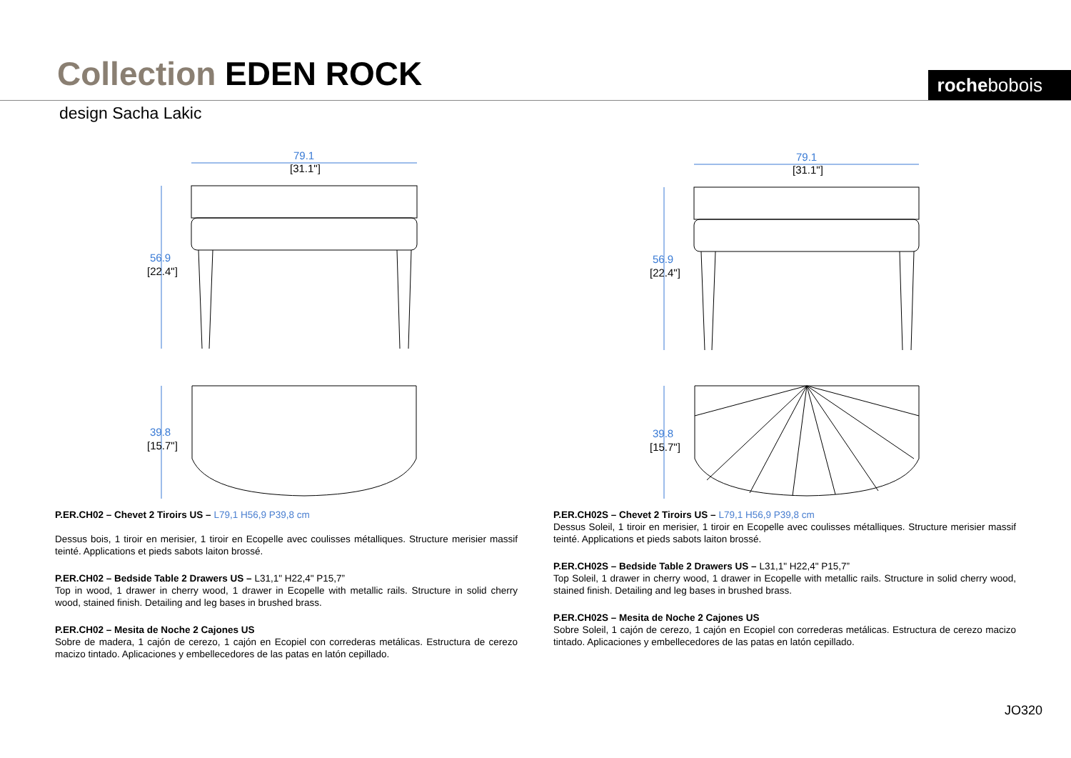Collection EDEN ROCK rochebobois
design Sacha Lakic
79.1
56.9
39.8
[31.1"]
[22.4"]
[15.7"]
79.1
56.9
39.8
[31.1"]
[22.4"]
[15.7"]
P.ER.CH02 – Chevet 2 Tiroirs US – L79,1 H56,9 P39,8 cm
Dessus bois, 1 tiroir en merisier, 1 tiroir en Ecopelle avec coulisses métalliques. Structure merisier massif teinté. Applications et pieds sabots laiton brossé.
P.ER.CH02 – Bedside Table 2 Drawers US – L31,1" H22,4" P15,7”
Top in wood, 1 drawer in cherry wood, 1 drawer in Ecopelle with metallic rails. Structure in solid cherry wood, stained finish. Detailing and leg bases in brushed brass.
P.ER.CH02 – Mesita de Noche 2 Cajones US
Sobre de madera, 1 cajón de cerezo, 1 cajón en Ecopiel con correderas metálicas. Estructura de cerezo macizo tintado. Aplicaciones y embellecedores de las patas en latón cepillado.
P.ER.CH02S – Chevet 2 Tiroirs US – L79,1 H56,9 P39,8 cm
Dessus Soleil, 1 tiroir en merisier, 1 tiroir en Ecopelle avec coulisses métalliques. Structure merisier massif teinté. Applications et pieds sabots laiton brossé.
P.ER.CH02S – Bedside Table 2 Drawers US – L31,1" H22,4" P15,7”
Top Soleil, 1 drawer in cherry wood, 1 drawer in Ecopelle with metallic rails. Structure in solid cherry wood, stained finish. Detailing and leg bases in brushed brass.
P.ER.CH02S – Mesita de Noche 2 Cajones US
Sobre Soleil, 1 cajón de cerezo, 1 cajón en Ecopiel con correderas metálicas. Estructura de cerezo macizo tintado. Aplicaciones y embellecedores de las patas en latón cepillado.
JO320